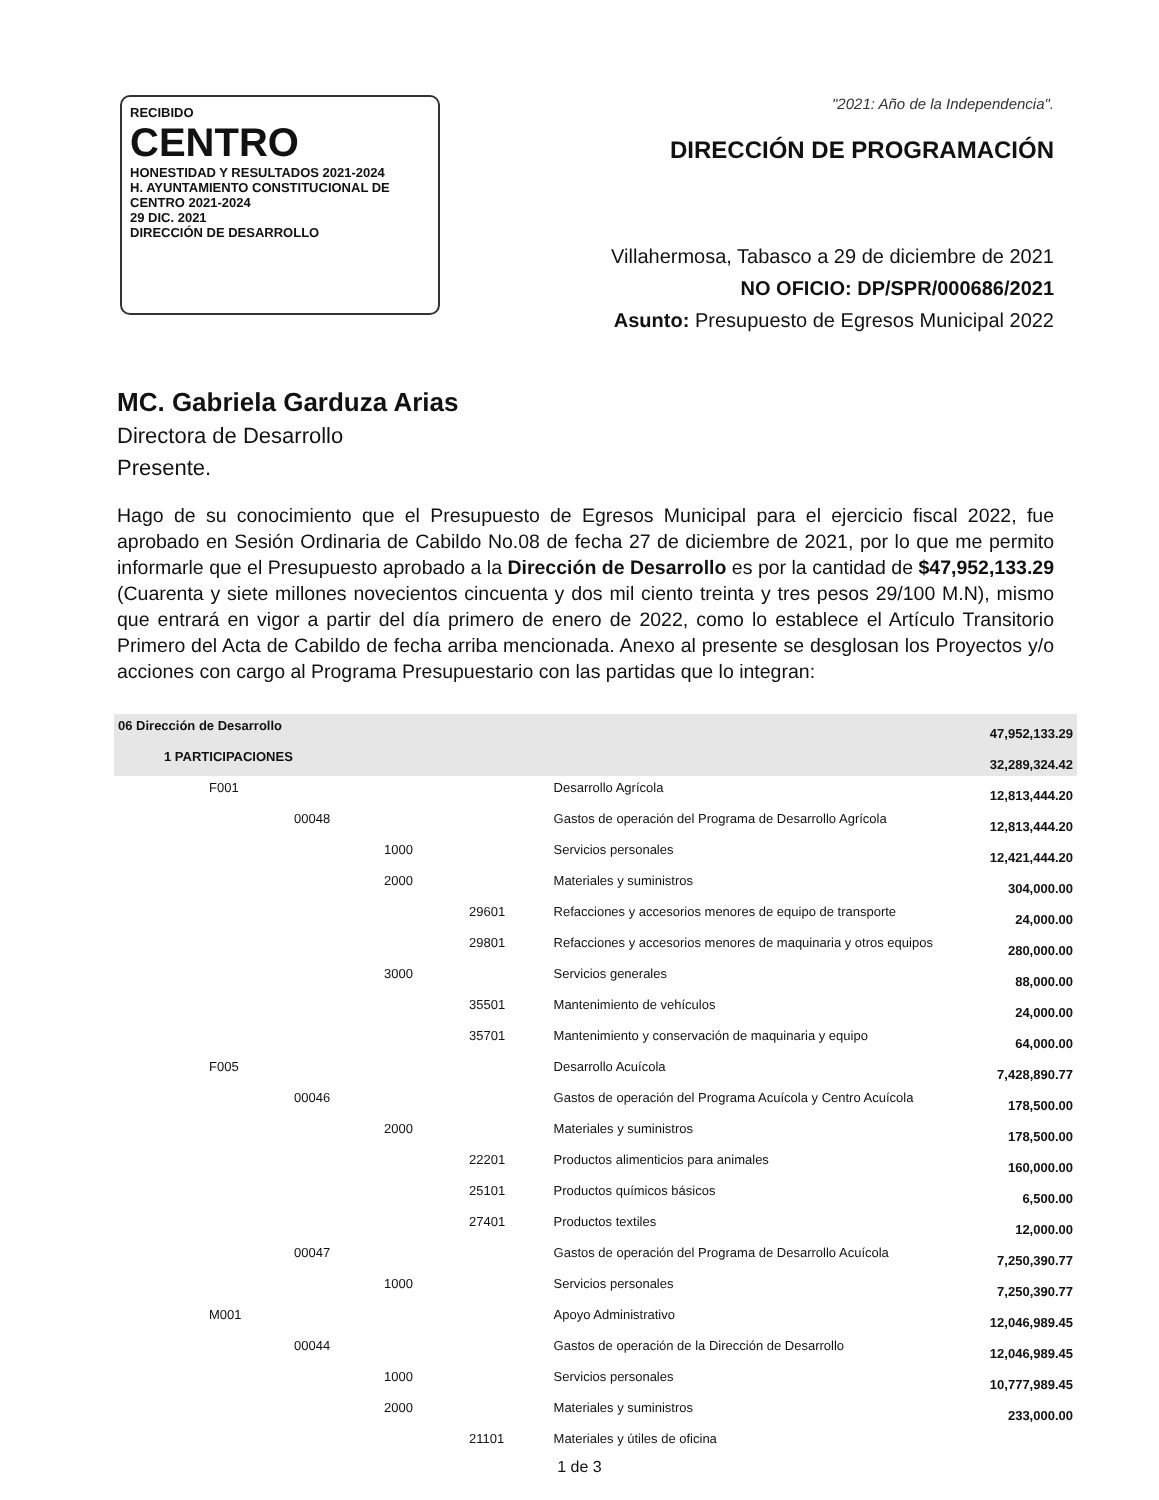RECIBIDO
CENTRO
HONESTIDAD Y RESULTADOS 2021-2024
H. AYUNTAMIENTO CONSTITUCIONAL DE CENTRO 2021-2024
29 DIC. 2021
DIRECCIÓN DE DESARROLLO
"2021: Año de la Independencia".
DIRECCIÓN DE PROGRAMACIÓN
Villahermosa, Tabasco a 29 de diciembre de 2021
NO OFICIO: DP/SPR/000686/2021
Asunto: Presupuesto de Egresos Municipal 2022
MC. Gabriela Garduza Arias
Directora de Desarrollo
Presente.
Hago de su conocimiento que el Presupuesto de Egresos Municipal para el ejercicio fiscal 2022, fue aprobado en Sesión Ordinaria de Cabildo No.08 de fecha 27 de diciembre de 2021, por lo que me permito informarle que el Presupuesto aprobado a la Dirección de Desarrollo es por la cantidad de $47,952,133.29 (Cuarenta y siete millones novecientos cincuenta y dos mil ciento treinta y tres pesos 29/100 M.N), mismo que entrará en vigor a partir del día primero de enero de 2022, como lo establece el Artículo Transitorio Primero del Acta de Cabildo de fecha arriba mencionada. Anexo al presente se desglosan los Proyectos y/o acciones con cargo al Programa Presupuestario con las partidas que lo integran:
| 06 Dirección de Desarrollo | | 47,952,133.29 |
| 1 PARTICIPACIONES | | 32,289,324.42 |
| F001 | Desarrollo Agrícola | 12,813,444.20 |
| 00048 | Gastos de operación del Programa de Desarrollo Agrícola | 12,813,444.20 |
| 1000 | Servicios personales | 12,421,444.20 |
| 2000 | Materiales y suministros | 304,000.00 |
| 29601 | Refacciones y accesorios menores de equipo de transporte | 24,000.00 |
| 29801 | Refacciones y accesorios menores de maquinaria y otros equipos | 280,000.00 |
| 3000 | Servicios generales | 88,000.00 |
| 35501 | Mantenimiento de vehículos | 24,000.00 |
| 35701 | Mantenimiento y conservación de maquinaria y equipo | 64,000.00 |
| F005 | Desarrollo Acuícola | 7,428,890.77 |
| 00046 | Gastos de operación del Programa Acuícola y Centro Acuícola | 178,500.00 |
| 2000 | Materiales y suministros | 178,500.00 |
| 22201 | Productos alimenticios para animales | 160,000.00 |
| 25101 | Productos químicos básicos | 6,500.00 |
| 27401 | Productos textiles | 12,000.00 |
| 00047 | Gastos de operación del Programa de Desarrollo Acuícola | 7,250,390.77 |
| 1000 | Servicios personales | 7,250,390.77 |
| M001 | Apoyo Administrativo | 12,046,989.45 |
| 00044 | Gastos de operación de la Dirección de Desarrollo | 12,046,989.45 |
| 1000 | Servicios personales | 10,777,989.45 |
| 2000 | Materiales y suministros | 233,000.00 |
| 21101 | Materiales y útiles de oficina | |
1 de 3